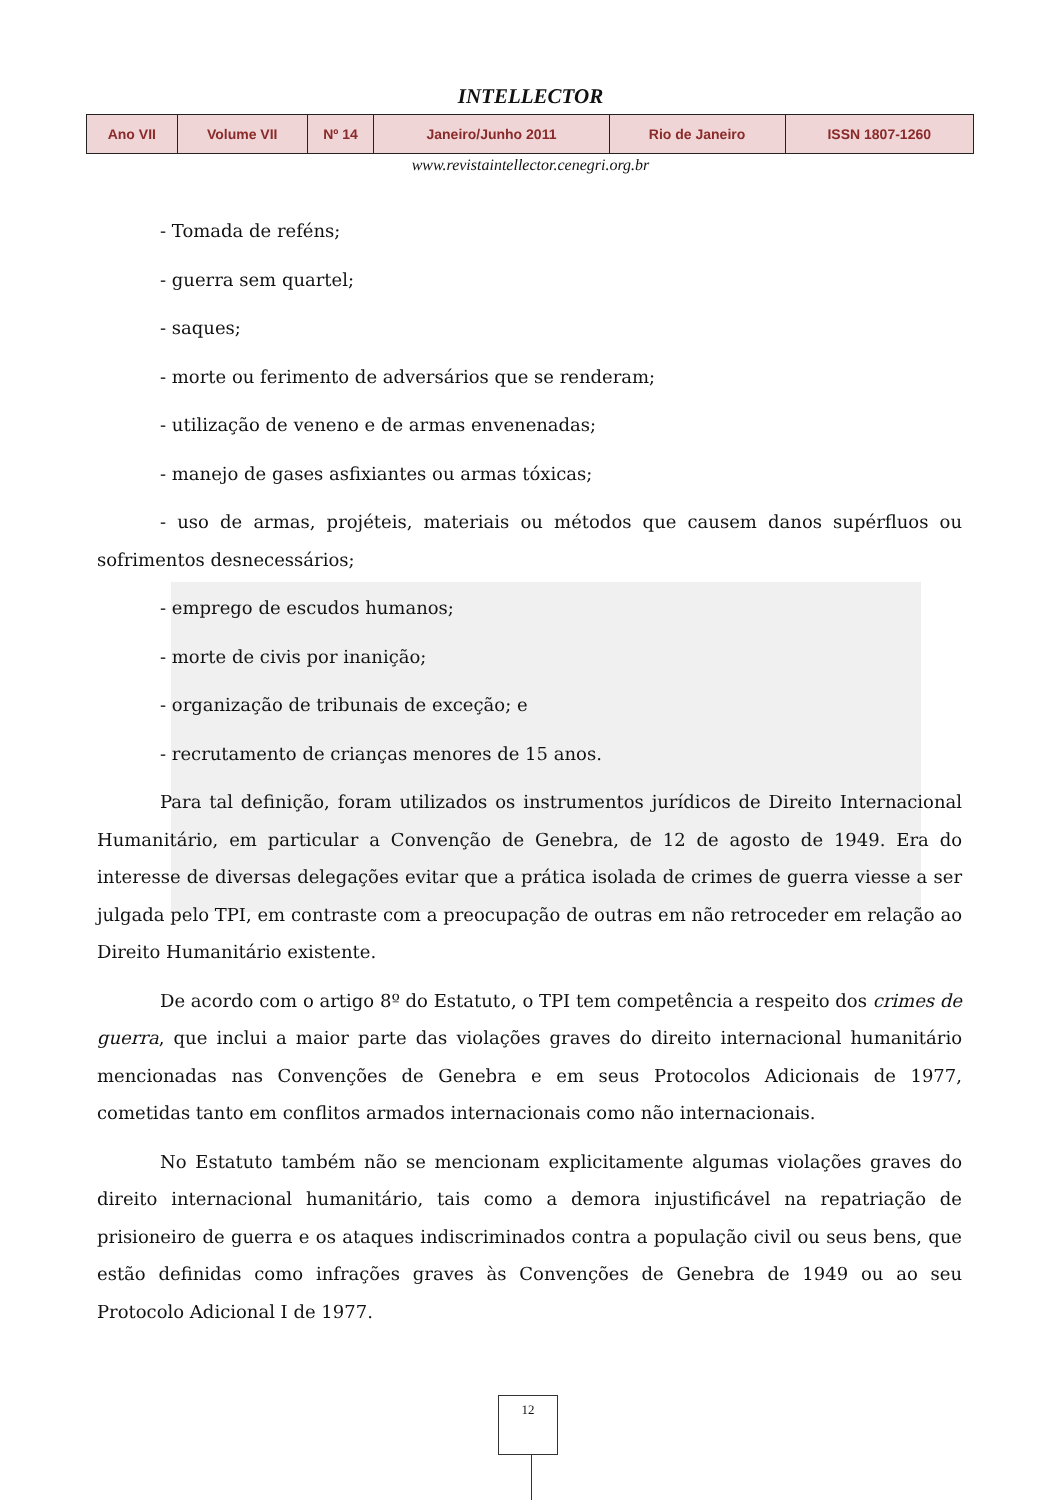INTELLECTOR
| Ano VII | Volume VII | Nº 14 | Janeiro/Junho 2011 | Rio de Janeiro | ISSN 1807-1260 |
www.revistaintellector.cenegri.org.br
- Tomada de reféns;
- guerra sem quartel;
- saques;
- morte ou ferimento de adversários que se renderam;
- utilização de veneno e de armas envenenadas;
- manejo de gases asfixiantes ou armas tóxicas;
- uso de armas, projéteis, materiais ou métodos que causem danos supérfluos ou sofrimentos desnecessários;
- emprego de escudos humanos;
- morte de civis por inanição;
- organização de tribunais de exceção; e
- recrutamento de crianças menores de 15 anos.
Para tal definição, foram utilizados os instrumentos jurídicos de Direito Internacional Humanitário, em particular a Convenção de Genebra, de 12 de agosto de 1949. Era do interesse de diversas delegações evitar que a prática isolada de crimes de guerra viesse a ser julgada pelo TPI, em contraste com a preocupação de outras em não retroceder em relação ao Direito Humanitário existente.
De acordo com o artigo 8º do Estatuto, o TPI tem competência a respeito dos crimes de guerra, que inclui a maior parte das violações graves do direito internacional humanitário mencionadas nas Convenções de Genebra e em seus Protocolos Adicionais de 1977, cometidas tanto em conflitos armados internacionais como não internacionais.
No Estatuto também não se mencionam explicitamente algumas violações graves do direito internacional humanitário, tais como a demora injustificável na repatriação de prisioneiro de guerra e os ataques indiscriminados contra a população civil ou seus bens, que estão definidas como infrações graves às Convenções de Genebra de 1949 ou ao seu Protocolo Adicional I de 1977.
12